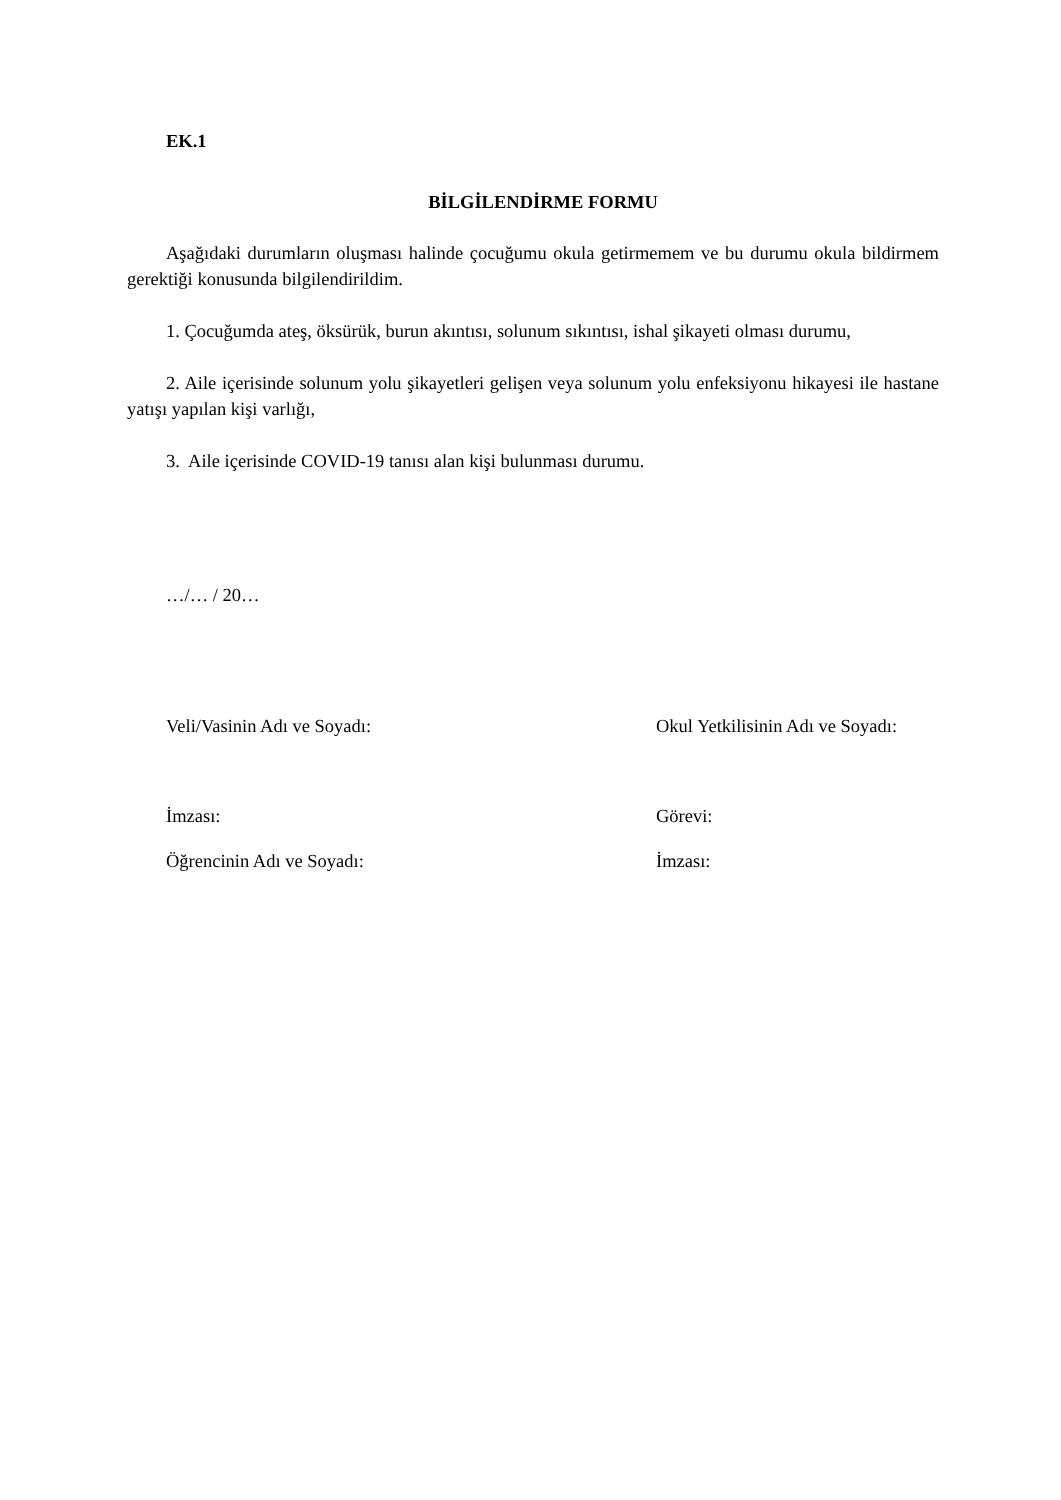EK.1
BİLGİLENDİRME FORMU
Aşağıdaki durumların oluşması halinde çocuğumu okula getirmemem ve bu durumu okula bildirmem gerektiği konusunda bilgilendirildim.
1. Çocuğumda ateş, öksürük, burun akıntısı, solunum sıkıntısı, ishal şikayeti olması durumu,
2. Aile içerisinde solunum yolu şikayetleri gelişen veya solunum yolu enfeksiyonu hikayesi ile hastane yatışı yapılan kişi varlığı,
3. Aile içerisinde COVID-19 tanısı alan kişi bulunması durumu.
…/… / 20…
Veli/Vasinin Adı ve Soyadı: Okul Yetkilisinin Adı ve Soyadı:
İmzası: Görevi:
Öğrencinin Adı ve Soyadı: İmzası: